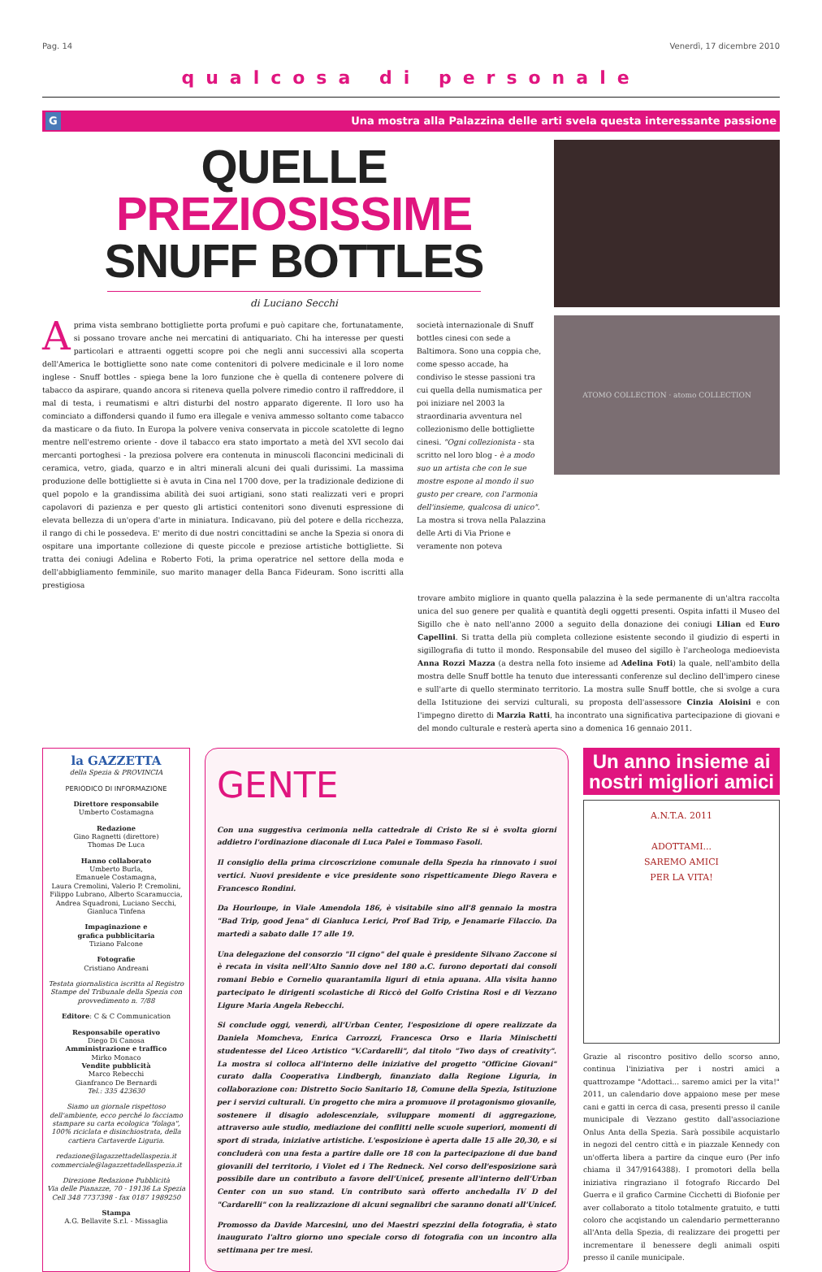Pag. 14 Venerdì, 17 dicembre 2010
qualcosa di personale
GUna mostra alla Palazzina delle arti svela questa interessante passione
QUELLE PREZIOSISSIME
SNUFF BOTTLES
di Luciano Secchi
Aprima vista sembrano bottigliette porta profumi e può capitare che, fortunatamente, si possano trovare anche nei mercatini di antiquariato. Chi ha interesse per questi particolari e attraenti oggetti scopre poi che negli anni successivi alla scoperta dell'America le bottigliette sono nate come contenitori di polvere medicinale e il loro nome inglese - Snuff bottles - spiega bene la loro funzione che è quella di contenere polvere di tabacco da aspirare, quando ancora si riteneva quella polvere rimedio contro il raffreddore, il mal di testa, i reumatismi e altri disturbi del nostro apparato digerente. Il loro uso ha cominciato a diffondersi quando il fumo era illegale e veniva ammesso soltanto come tabacco da masticare o da fiuto. In Europa la polvere veniva conservata in piccole scatolette di legno mentre nell'estremo oriente - dove il tabacco era stato importato a metà del XVI secolo dai mercanti portoghesi - la preziosa polvere era contenuta in minuscoli flaconcini medicinali di ceramica, vetro, giada, quarzo e in altri minerali alcuni dei quali durissimi. La massima produzione delle bottigliette si è avuta in Cina nel 1700 dove, per la tradizionale dedizione di quel popolo e la grandissima abilità dei suoi artigiani, sono stati realizzati veri e propri capolavori di pazienza e per questo gli artistici contenitori sono divenuti espressione di elevata bellezza di un'opera d'arte in miniatura. Indicavano, più del potere e della ricchezza, il rango di chi le possedeva. E' merito di due nostri concittadini se anche la Spezia si onora di ospitare una importante collezione di queste piccole e preziose artistiche bottigliette. Si tratta dei coniugi Adelina e Roberto Foti, la prima operatrice nel settore della moda e dell'abbigliamento femminile, suo marito manager della Banca Fideuram. Sono iscritti alla prestigiosa
società internazionale di Snuff bottles cinesi con sede a Baltimora. Sono una coppia che, come spesso accade, ha condiviso le stesse passioni tra cui quella della numismatica per poi iniziare nel 2003 la straordinaria avventura nel collezionismo delle bottigliette cinesi. "Ogni collezionista - sta scritto nel loro blog - è a modo suo un artista che con le sue mostre espone al mondo il suo gusto per creare, con l'armonia dell'insieme, qualcosa di unico". La mostra si trova nella Palazzina delle Arti di Via Prione e veramente non poteva
ATOMO COLLECTION · atomo COLLECTION
trovare ambito migliore in quanto quella palazzina è la sede permanente di un'altra raccolta unica del suo genere per qualità e quantità degli oggetti presenti. Ospita infatti il Museo del Sigillo che è nato nell'anno 2000 a seguito della donazione dei coniugi Lilian ed Euro Capellini. Si tratta della più completa collezione esistente secondo il giudizio di esperti in sigillografia di tutto il mondo. Responsabile del museo del sigillo è l'archeologa medioevista Anna Rozzi Mazza (a destra nella foto insieme ad Adelina Foti) la quale, nell'ambito della mostra delle Snuff bottle ha tenuto due interessanti conferenze sul declino dell'impero cinese e sull'arte di quello sterminato territorio. La mostra sulle Snuff bottle, che si svolge a cura della Istituzione dei servizi culturali, su proposta dell'assessore Cinzia Aloisini e con l'impegno diretto di Marzia Ratti, ha incontrato una significativa partecipazione di giovani e del mondo culturale e resterà aperta sino a domenica 16 gennaio 2011.
la GAZZETTA
della Spezia & PROVINCIA
PERIODICO DI INFORMAZIONE
Direttore responsabile
Umberto Costamagna
Redazione
Gino Ragnetti (direttore)
Thomas De Luca
Hanno collaborato
Umberto Burla,
Emanuele Costamagna,
Laura Cremolini, Valerio P. Cremolini,
Filippo Lubrano, Alberto Scaramuccia,
Andrea Squadroni, Luciano Secchi,
Gianluca Tinfena
Impaginazione e
grafica pubblicitaria
Tiziano Falcone
Fotografie
Cristiano Andreani
Testata giornalistica iscritta al Registro Stampe del Tribunale della Spezia con provvedimento n. 7/88
Editore: C & C Communication
Responsabile operativo
Diego Di Canosa
Amministrazione e traffico
Mirko Monaco
Vendite pubblicità
Marco Rebecchi
Gianfranco De Bernardi
Tel.: 335 423630
Siamo un giornale rispettoso dell'ambiente, ecco perché lo facciamo stampare su carta ecologica "folaga", 100% riciclata e disinchiostrata, della cartiera Cartaverde Liguria.
redazione@lagazzettadellaspezia.it
commerciale@lagazzettadellaspezia.it
Direzione Redazione Pubblicità
Via delle Pianazze, 70 - 19136 La Spezia
Cell 348 7737398 - fax 0187 1989250
Stampa
A.G. Bellavite S.r.l. - Missaglia
GENTE
Con una suggestiva cerimonia nella cattedrale di Cristo Re si è svolta giorni addietro l'ordinazione diaconale di Luca Palei e Tommaso Fasoli.
Il consiglio della prima circoscrizione comunale della Spezia ha rinnovato i suoi vertici. Nuovi presidente e vice presidente sono rispetticamente Diego Ravera e Francesco Rondini.
Da Hourloupe, in Viale Amendola 186, è visitabile sino all'8 gennaio la mostra "Bad Trip, good Jena" di Gianluca Lerici, Prof Bad Trip, e Jenamarie Filaccio. Da martedì a sabato dalle 17 alle 19.
Una delegazione del consorzio "Il cigno" del quale è presidente Silvano Zaccone si è recata in visita nell'Alto Sannio dove nel 180 a.C. furono deportati dai consoli romani Bebio e Cornelio quarantamila liguri di etnia apuana. Alla visita hanno partecipato le dirigenti scolastiche di Riccò del Golfo Cristina Rosi e di Vezzano Ligure Maria Angela Rebecchi.
Si conclude oggi, venerdì, all'Urban Center, l'esposizione di opere realizzate da Daniela Momcheva, Enrica Carrozzi, Francesca Orso e Ilaria Minischetti studentesse del Liceo Artistico "V.Cardarelli", dal titolo "Two days of creativity". La mostra si colloca all'interno delle iniziative del progetto "Officine Giovani" curato dalla Cooperativa Lindbergh, finanziato dalla Regione Liguria, in collaborazione con: Distretto Socio Sanitario 18, Comune della Spezia, Istituzione per i servizi culturali. Un progetto che mira a promuove il protagonismo giovanile, sostenere il disagio adolescenziale, sviluppare momenti di aggregazione, attraverso aule studio, mediazione dei conflitti nelle scuole superiori, momenti di sport di strada, iniziative artistiche. L'esposizione è aperta dalle 15 alle 20,30, e si concluderà con una festa a partire dalle ore 18 con la partecipazione di due band giovanili del territorio, i Violet ed i The Redneck. Nel corso dell'esposizione sarà possibile dare un contributo a favore dell'Unicef, presente all'interno dell'Urban Center con un suo stand. Un contributo sarà offerto anchedalla IV D del "Cardarelli" con la realizzazione di alcuni segnalibri che saranno donati all'Unicef.
Promosso da Davide Marcesini, uno dei Maestri spezzini della fotografia, è stato inaugurato l'altro giorno uno speciale corso di fotografia con un incontro alla settimana per tre mesi.
Un anno insieme ai nostri migliori amici
A.N.T.A. 2011
ADOTTAMI...
SAREMO AMICI
PER LA VITA!
Grazie al riscontro positivo dello scorso anno, continua l'iniziativa per i nostri amici a quattrozampe "Adottaci... saremo amici per la vita!" 2011, un calendario dove appaiono mese per mese cani e gatti in cerca di casa, presenti presso il canile municipale di Vezzano gestito dall'associazione Onlus Anta della Spezia. Sarà possibile acquistarlo in negozi del centro città e in piazzale Kennedy con un'offerta libera a partire da cinque euro (Per info chiama il 347/9164388). I promotori della bella iniziativa ringraziano il fotografo Riccardo Del Guerra e il grafico Carmine Cicchetti di Biofonie per aver collaborato a titolo totalmente gratuito, e tutti coloro che acqistando un calendario permetteranno all'Anta della Spezia, di realizzare dei progetti per incrementare il benessere degli animali ospiti presso il canile municipale.